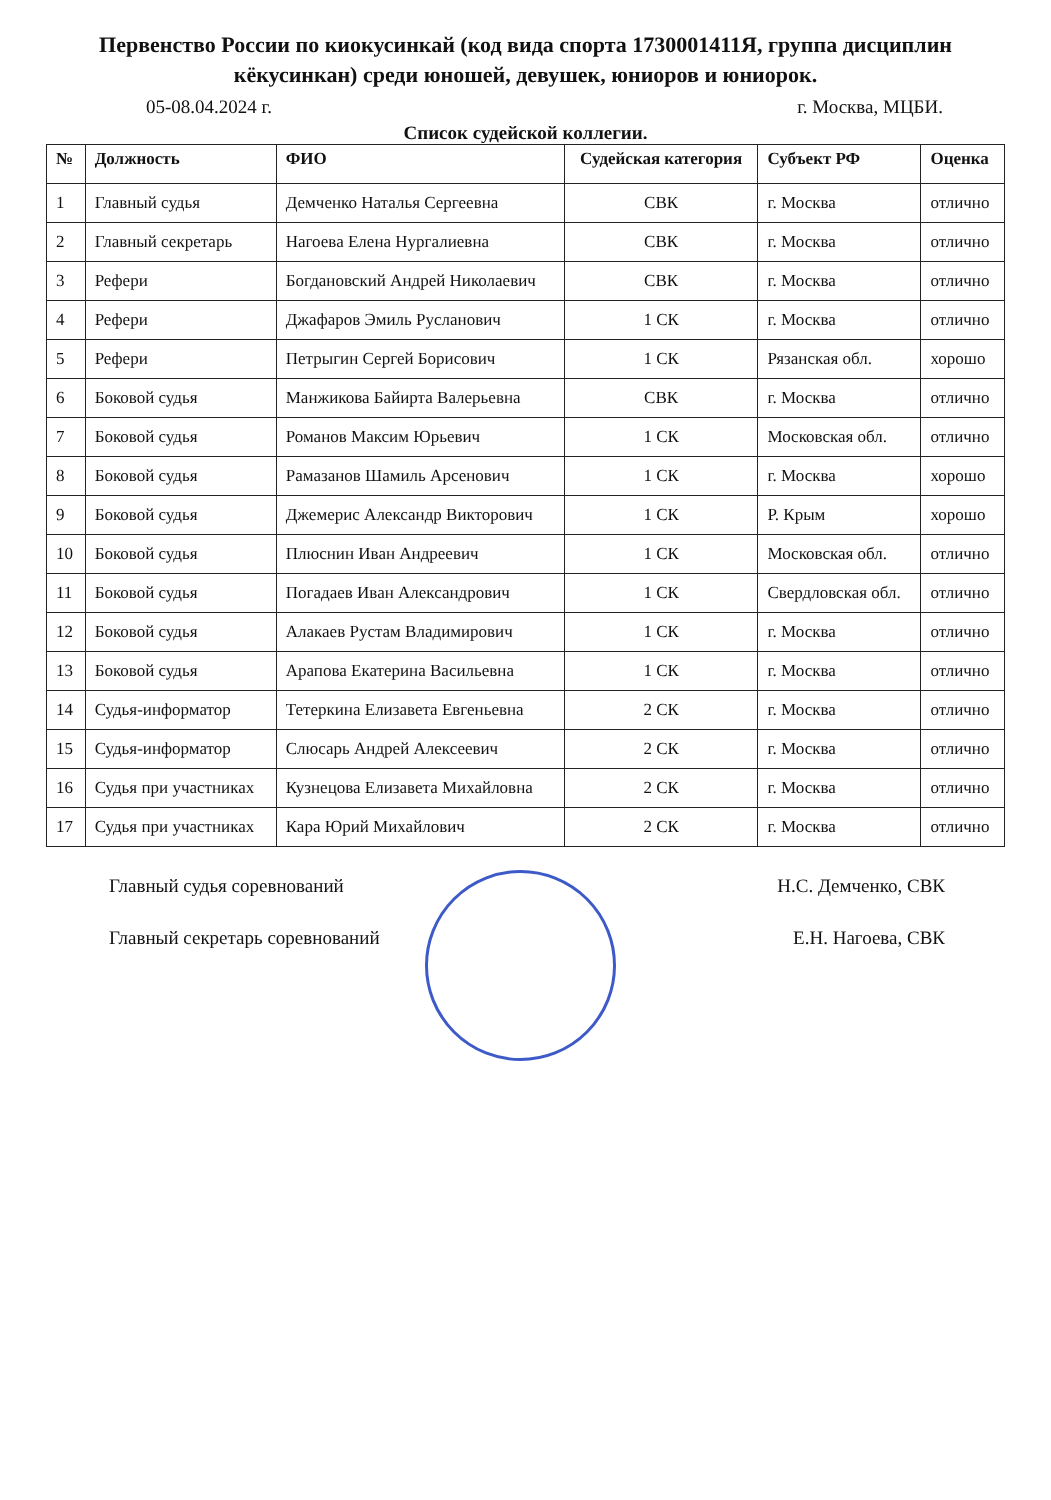Первенство России по киокусинкай (код вида спорта 1730001411Я, группа дисциплин кёкусинкан) среди юношей, девушек, юниоров и юниорок.
05-08.04.2024 г. г. Москва, МЦБИ.
Список судейской коллегии.
| № | Должность | ФИО | Судейская категория | Субъект РФ | Оценка |
| --- | --- | --- | --- | --- | --- |
| 1 | Главный судья | Демченко Наталья Сергеевна | СВК | г. Москва | отлично |
| 2 | Главный секретарь | Нагоева Елена Нургалиевна | СВК | г. Москва | отлично |
| 3 | Рефери | Богдановский Андрей Николаевич | СВК | г. Москва | отлично |
| 4 | Рефери | Джафаров Эмиль Русланович | 1 СК | г. Москва | отлично |
| 5 | Рефери | Петрыгин Сергей Борисович | 1 СК | Рязанская обл. | хорошо |
| 6 | Боковой судья | Манжикова Байирта Валерьевна | СВК | г. Москва | отлично |
| 7 | Боковой судья | Романов Максим Юрьевич | 1 СК | Московская обл. | отлично |
| 8 | Боковой судья | Рамазанов Шамиль Арсенович | 1 СК | г. Москва | хорошо |
| 9 | Боковой судья | Джемерис Александр Викторович | 1 СК | Р. Крым | хорошо |
| 10 | Боковой судья | Плюснин Иван Андреевич | 1 СК | Московская обл. | отлично |
| 11 | Боковой судья | Погадаев Иван Александрович | 1 СК | Свердловская обл. | отлично |
| 12 | Боковой судья | Алакаев Рустам Владимирович | 1 СК | г. Москва | отлично |
| 13 | Боковой судья | Арапова Екатерина Васильевна | 1 СК | г. Москва | отлично |
| 14 | Судья-информатор | Тетеркина Елизавета Евгеньевна | 2 СК | г. Москва | отлично |
| 15 | Судья-информатор | Слюсарь Андрей Алексеевич | 2 СК | г. Москва | отлично |
| 16 | Судья при участниках | Кузнецова Елизавета Михайловна | 2 СК | г. Москва | отлично |
| 17 | Судья при участниках | Кара Юрий Михайлович | 2 СК | г. Москва | отлично |
Главный судья соревнований Н.С. Демченко, СВК
Главный секретарь соревнований Е.Н. Нагоева, СВК